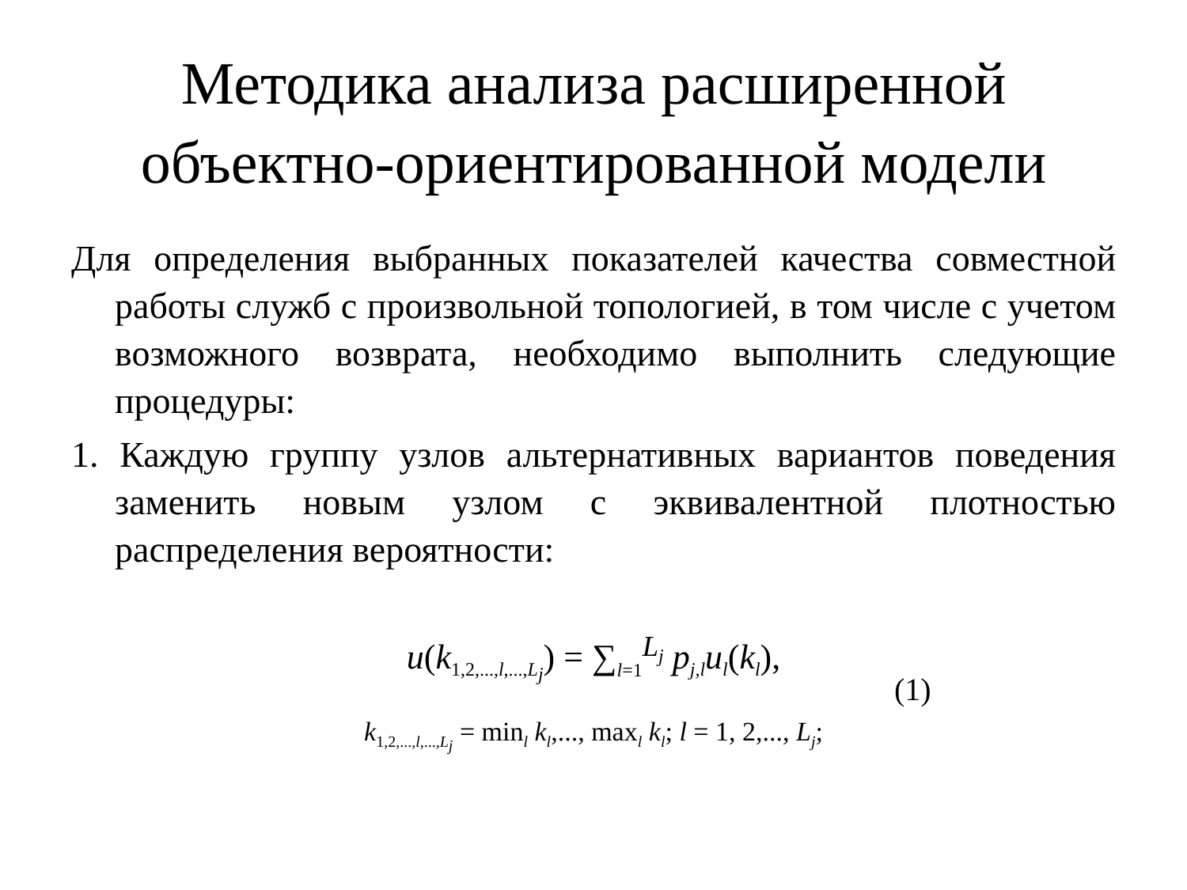Методика анализа расширенной
объектно-ориентированной модели
Для определения выбранных показателей качества совместной работы служб с произвольной топологией, в том числе с учетом возможного возврата, необходимо выполнить следующие процедуры:
1. Каждую группу узлов альтернативных вариантов поведения заменить новым узлом с эквивалентной плотностью распределения вероятности:
u(k<sub>1,2,...,l,...,L<sub>j</sub></sub>) = ∑<sub>l=1</sub><sup>L<sub>j</sub></sup> p<sub>j,l</sub>u<sub>l</sub>(k<sub>l</sub>),
(1)
k<sub>1,2,...,l,...,L<sub>j</sub></sub> = min<sub>l</sub> k<sub>l</sub>,..., max<sub>l</sub> k<sub>l</sub>; l = 1, 2,..., L<sub>j</sub>;